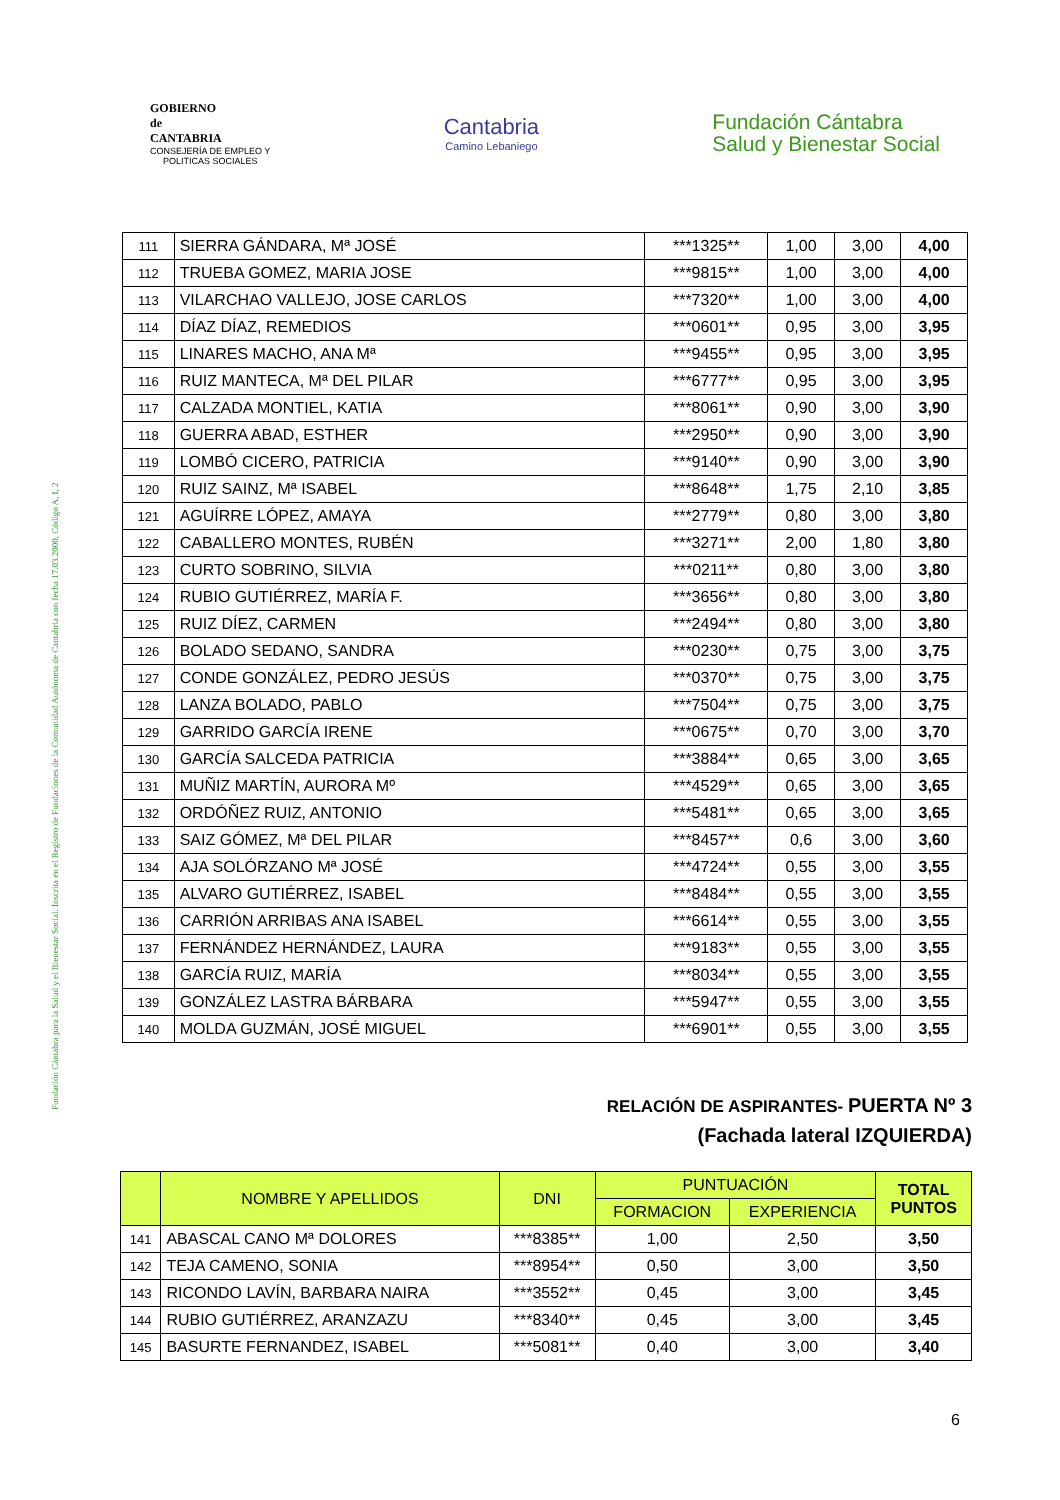Fundación Cántabra para la Salud y el Bienestar Social. Inscrita en el Registro de Fundaciones de la Comunidad Autónoma de Cantabria con fecha 17.03.2000, Código A, I, 2
GOBIERNO
de
CANTABRIA
CONSEJERÍA DE EMPLEO Y
POLITICAS SOCIALES
Cantabria
Camino Lebaniego
Fundación Cántabra
Salud y Bienestar Social
| 111 | SIERRA GÁNDARA, Mª JOSÉ | ***1325** | 1,00 | 3,00 | 4,00 |
| 112 | TRUEBA GOMEZ, MARIA JOSE | ***9815** | 1,00 | 3,00 | 4,00 |
| 113 | VILARCHAO VALLEJO, JOSE CARLOS | ***7320** | 1,00 | 3,00 | 4,00 |
| 114 | DÍAZ DÍAZ, REMEDIOS | ***0601** | 0,95 | 3,00 | 3,95 |
| 115 | LINARES MACHO, ANA Mª | ***9455** | 0,95 | 3,00 | 3,95 |
| 116 | RUIZ MANTECA, Mª DEL PILAR | ***6777** | 0,95 | 3,00 | 3,95 |
| 117 | CALZADA MONTIEL, KATIA | ***8061** | 0,90 | 3,00 | 3,90 |
| 118 | GUERRA ABAD, ESTHER | ***2950** | 0,90 | 3,00 | 3,90 |
| 119 | LOMBÓ CICERO, PATRICIA | ***9140** | 0,90 | 3,00 | 3,90 |
| 120 | RUIZ SAINZ, Mª ISABEL | ***8648** | 1,75 | 2,10 | 3,85 |
| 121 | AGUÍRRE LÓPEZ, AMAYA | ***2779** | 0,80 | 3,00 | 3,80 |
| 122 | CABALLERO MONTES, RUBÉN | ***3271** | 2,00 | 1,80 | 3,80 |
| 123 | CURTO SOBRINO, SILVIA | ***0211** | 0,80 | 3,00 | 3,80 |
| 124 | RUBIO GUTIÉRREZ, MARÍA F. | ***3656** | 0,80 | 3,00 | 3,80 |
| 125 | RUIZ DÍEZ, CARMEN | ***2494** | 0,80 | 3,00 | 3,80 |
| 126 | BOLADO SEDANO, SANDRA | ***0230** | 0,75 | 3,00 | 3,75 |
| 127 | CONDE GONZÁLEZ, PEDRO JESÚS | ***0370** | 0,75 | 3,00 | 3,75 |
| 128 | LANZA BOLADO, PABLO | ***7504** | 0,75 | 3,00 | 3,75 |
| 129 | GARRIDO GARCÍA IRENE | ***0675** | 0,70 | 3,00 | 3,70 |
| 130 | GARCÍA SALCEDA PATRICIA | ***3884** | 0,65 | 3,00 | 3,65 |
| 131 | MUÑIZ MARTÍN, AURORA Mº | ***4529** | 0,65 | 3,00 | 3,65 |
| 132 | ORDÓÑEZ RUIZ, ANTONIO | ***5481** | 0,65 | 3,00 | 3,65 |
| 133 | SAIZ GÓMEZ, Mª DEL PILAR | ***8457** | 0,6 | 3,00 | 3,60 |
| 134 | AJA SOLÓRZANO Mª JOSÉ | ***4724** | 0,55 | 3,00 | 3,55 |
| 135 | ALVARO GUTIÉRREZ, ISABEL | ***8484** | 0,55 | 3,00 | 3,55 |
| 136 | CARRIÓN ARRIBAS ANA ISABEL | ***6614** | 0,55 | 3,00 | 3,55 |
| 137 | FERNÁNDEZ HERNÁNDEZ, LAURA | ***9183** | 0,55 | 3,00 | 3,55 |
| 138 | GARCÍA RUIZ, MARÍA | ***8034** | 0,55 | 3,00 | 3,55 |
| 139 | GONZÁLEZ LASTRA BÁRBARA | ***5947** | 0,55 | 3,00 | 3,55 |
| 140 | MOLDA GUZMÁN, JOSÉ MIGUEL | ***6901** | 0,55 | 3,00 | 3,55 |
RELACIÓN DE ASPIRANTES- PUERTA Nº 3
(Fachada lateral IZQUIERDA)
| | NOMBRE Y APELLIDOS | DNI | PUNTUACIÓN | | TOTAL PUNTOS |
| --- | --- | --- | --- | --- | --- |
| | | | FORMACION | EXPERIENCIA | |
| 141 | ABASCAL CANO Mª DOLORES | ***8385** | 1,00 | 2,50 | 3,50 |
| 142 | TEJA CAMENO, SONIA | ***8954** | 0,50 | 3,00 | 3,50 |
| 143 | RICONDO LAVÍN, BARBARA NAIRA | ***3552** | 0,45 | 3,00 | 3,45 |
| 144 | RUBIO GUTIÉRREZ, ARANZAZU | ***8340** | 0,45 | 3,00 | 3,45 |
| 145 | BASURTE FERNANDEZ, ISABEL | ***5081** | 0,40 | 3,00 | 3,40 |
6